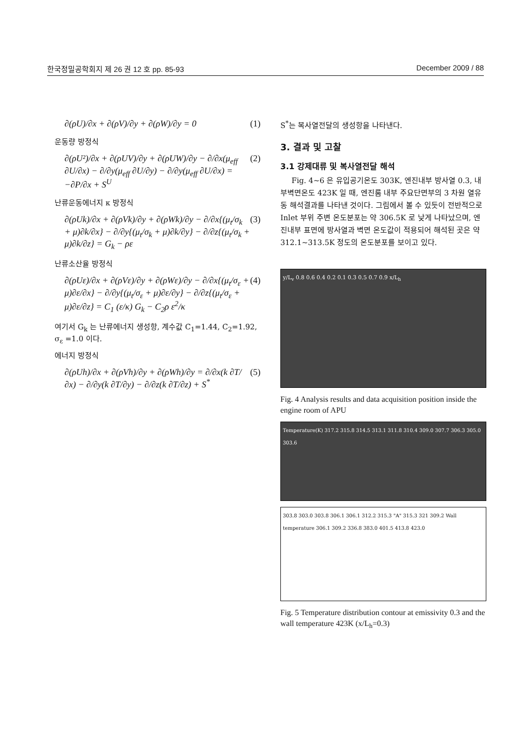한국정밀공학회지 제 26 권 12 호 pp. 85-93 December 2009 / 88
∂(ρU)/∂x + ∂(ρV)/∂y + ∂(ρW)/∂y = 0 (1)
운동량 방정식
∂(ρU²)/∂x + ∂(ρUV)/∂y + ∂(ρUW)/∂y − ∂/∂x(μ<sub>eff</sub> ∂U/∂x) − ∂/∂y(μ<sub>eff</sub> ∂U/∂y) − ∂/∂y(μ<sub>eff</sub> ∂U/∂x) = −∂P/∂x + S<sup>U</sup> (2)
난류운동에너지 κ 방정식
∂(ρUk)/∂x + ∂(ρVk)/∂y + ∂(ρWk)/∂y − ∂/∂x{(μ<sub>t</sub>/σ<sub>k</sub> + μ)∂k/∂x} − ∂/∂y{(μ<sub>t</sub>/σ<sub>k</sub> + μ)∂k/∂y} − ∂/∂z{(μ<sub>t</sub>/σ<sub>k</sub> + μ)∂k/∂z} = G<sub>k</sub> − ρε (3)
난류소산율 방정식
∂(ρUε)/∂x + ∂(ρVε)/∂y + ∂(ρWε)/∂y − ∂/∂x{(μ<sub>t</sub>/σ<sub>ε</sub> + μ)∂ε/∂x} − ∂/∂y{(μ<sub>t</sub>/σ<sub>ε</sub> + μ)∂ε/∂y} − ∂/∂z{(μ<sub>t</sub>/σ<sub>ε</sub> + μ)∂ε/∂z} = C<sub>1</sub> (ε/κ) G<sub>k</sub> − C<sub>2</sub>ρ ε<sup>2</sup>/κ (4)
여기서 G<sub>k</sub> 는 난류에너지 생성항, 계수값 C<sub>1</sub>=1.44, C<sub>2</sub>=1.92, σ<sub>ε</sub> =1.0 이다.
에너지 방정식
∂(ρUh)/∂x + ∂(ρVh)/∂y + ∂(ρWh)/∂y = ∂/∂x(k ∂T/∂x) − ∂/∂y(k ∂T/∂y) − ∂/∂z(k ∂T/∂z) + S<sup>*</sup> (5)
S<sup>*</sup>는 복사열전달의 생성항을 나타낸다.
3. 결과 및 고찰
3.1 강제대류 및 복사열전달 해석
Fig. 4~6 은 유입공기온도 303K, 엔진내부 방사열 0.3, 내부벽면온도 423K 일 때, 엔진룸 내부 주요단면부의 3 차원 열유동 해석결과를 나타낸 것이다. 그림에서 볼 수 있듯이 전반적으로 Inlet 부위 주변 온도분포는 약 306.5K 로 낮게 나타났으며, 엔진내부 표면에 방사열과 벽면 온도값이 적용되어 해석된 곳은 약 312.1~313.5K 정도의 온도분포를 보이고 있다.
y/L<sub>v</sub> 0.8 0.6 0.4 0.2 0.1 0.3 0.5 0.7 0.9 x/L<sub>h</sub>
Fig. 4 Analysis results and data acquisition position inside the engine room of APU
Temperature(K) 317.2 315.8 314.5 313.1 311.8 310.4 309.0 307.7 306.3 305.0 303.6
303.8 303.0 303.8 306.1 306.1 312.2 315.3 "A" 315.3 321 309.2 Wall temperature 306.1 309.2 336.8 383.0 401.5 413.8 423.0
Fig. 5 Temperature distribution contour at emissivity 0.3 and the wall temperature 423K (x/L<sub>h</sub>=0.3)